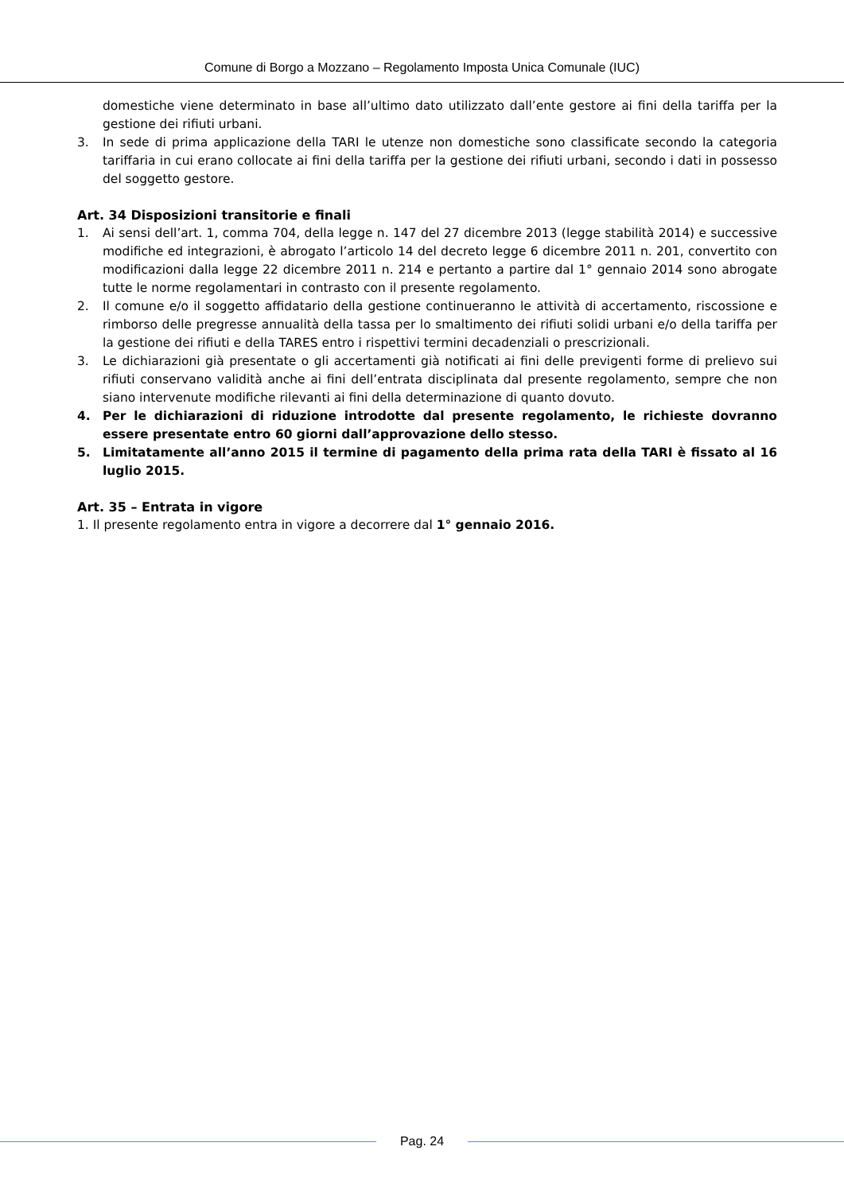Comune di Borgo a Mozzano – Regolamento Imposta Unica Comunale (IUC)
domestiche viene determinato in base all’ultimo dato utilizzato dall’ente gestore ai fini della tariffa per la gestione dei rifiuti urbani.
3. In sede di prima applicazione della TARI le utenze non domestiche sono classificate secondo la categoria tariffaria in cui erano collocate ai fini della tariffa per la gestione dei rifiuti urbani, secondo i dati in possesso del soggetto gestore.
Art. 34 Disposizioni transitorie e finali
1. Ai sensi dell’art. 1, comma 704, della legge n. 147 del 27 dicembre 2013 (legge stabilità 2014) e successive modifiche ed integrazioni, è abrogato l’articolo 14 del decreto legge 6 dicembre 2011 n. 201, convertito con modificazioni dalla legge 22 dicembre 2011 n. 214 e pertanto a partire dal 1° gennaio 2014 sono abrogate tutte le norme regolamentari in contrasto con il presente regolamento.
2. Il comune e/o il soggetto affidatario della gestione continueranno le attività di accertamento, riscossione e rimborso delle pregresse annualità della tassa per lo smaltimento dei rifiuti solidi urbani e/o della tariffa per la gestione dei rifiuti e della TARES entro i rispettivi termini decadenziali o prescrizionali.
3. Le dichiarazioni già presentate o gli accertamenti già notificati ai fini delle previgenti forme di prelievo sui rifiuti conservano validità anche ai fini dell’entrata disciplinata dal presente regolamento, sempre che non siano intervenute modifiche rilevanti ai fini della determinazione di quanto dovuto.
4. Per le dichiarazioni di riduzione introdotte dal presente regolamento, le richieste dovranno essere presentate entro 60 giorni dall’approvazione dello stesso.
5. Limitatamente all’anno 2015 il termine di pagamento della prima rata della TARI è fissato al 16 luglio 2015.
Art. 35 – Entrata in vigore
1. Il presente regolamento entra in vigore a decorrere dal 1° gennaio 2016.
Pag. 24